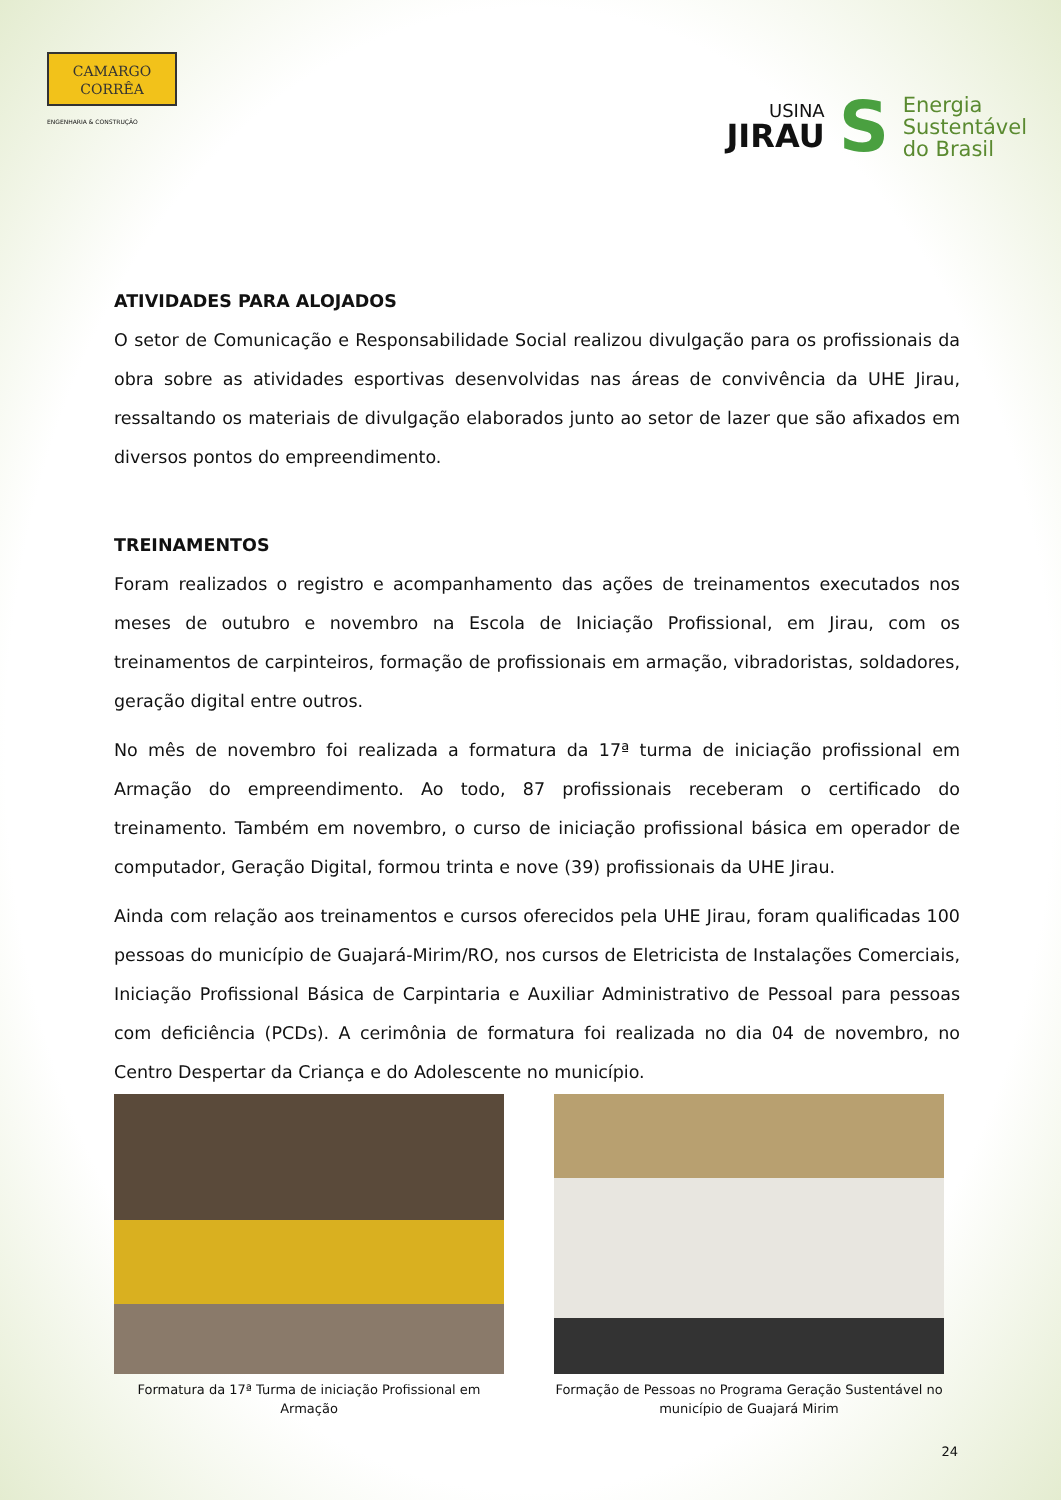CAMARGO
CORRÊA
ENGENHARIA & CONSTRUÇÃO
USINA
JIRAU
S
Energia
Sustentável
do Brasil
ATIVIDADES PARA ALOJADOS
O setor de Comunicação e Responsabilidade Social realizou divulgação para os profissionais da obra sobre as atividades esportivas desenvolvidas nas áreas de convivência da UHE Jirau, ressaltando os materiais de divulgação elaborados junto ao setor de lazer que são afixados em diversos pontos do empreendimento.
TREINAMENTOS
Foram realizados o registro e acompanhamento das ações de treinamentos executados nos meses de outubro e novembro na Escola de Iniciação Profissional, em Jirau, com os treinamentos de carpinteiros, formação de profissionais em armação, vibradoristas, soldadores, geração digital entre outros.
No mês de novembro foi realizada a formatura da 17ª turma de iniciação profissional em Armação do empreendimento. Ao todo, 87 profissionais receberam o certificado do treinamento. Também em novembro, o curso de iniciação profissional básica em operador de computador, Geração Digital, formou trinta e nove (39) profissionais da UHE Jirau.
Ainda com relação aos treinamentos e cursos oferecidos pela UHE Jirau, foram qualificadas 100 pessoas do município de Guajará-Mirim/RO, nos cursos de Eletricista de Instalações Comerciais, Iniciação Profissional Básica de Carpintaria e Auxiliar Administrativo de Pessoal para pessoas com deficiência (PCDs). A cerimônia de formatura foi realizada no dia 04 de novembro, no Centro Despertar da Criança e do Adolescente no município.
Formatura da 17ª Turma de iniciação Profissional em Armação
Formação de Pessoas no Programa Geração Sustentável no município de Guajará Mirim
24